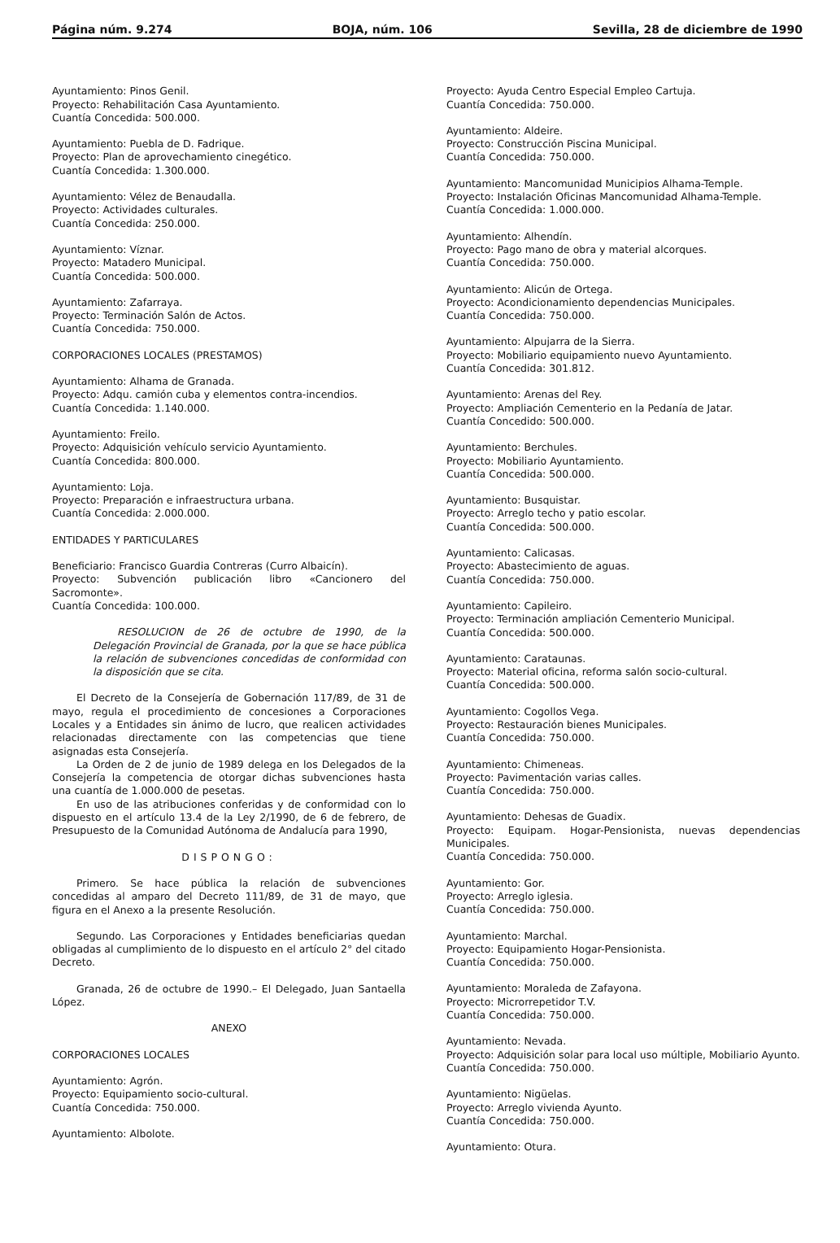Página núm. 9.274 BOJA, núm. 106 Sevilla, 28 de diciembre de 1990
Ayuntamiento: Pinos Genil.
Proyecto: Rehabilitación Casa Ayuntamiento.
Cuantía Concedida: 500.000.
Ayuntamiento: Puebla de D. Fadrique.
Proyecto: Plan de aprovechamiento cinegético.
Cuantía Concedida: 1.300.000.
Ayuntamiento: Vélez de Benaudalla.
Proyecto: Actividades culturales.
Cuantía Concedida: 250.000.
Ayuntamiento: Víznar.
Proyecto: Matadero Municipal.
Cuantía Concedida: 500.000.
Ayuntamiento: Zafarraya.
Proyecto: Terminación Salón de Actos.
Cuantía Concedida: 750.000.
CORPORACIONES LOCALES (PRESTAMOS)
Ayuntamiento: Alhama de Granada.
Proyecto: Adqu. camión cuba y elementos contra-incendios.
Cuantía Concedida: 1.140.000.
Ayuntamiento: Freilo.
Proyecto: Adquisición vehículo servicio Ayuntamiento.
Cuantía Concedida: 800.000.
Ayuntamiento: Loja.
Proyecto: Preparación e infraestructura urbana.
Cuantía Concedida: 2.000.000.
ENTIDADES Y PARTICULARES
Beneficiario: Francisco Guardia Contreras (Curro Albaicín).
Proyecto: Subvención publicación libro «Cancionero del Sacromonte».
Cuantía Concedida: 100.000.
RESOLUCION de 26 de octubre de 1990, de la Delegación Provincial de Granada, por la que se hace pública la relación de subvenciones concedidas de conformidad con la disposición que se cita.
El Decreto de la Consejería de Gobernación 117/89, de 31 de mayo, regula el procedimiento de concesiones a Corporaciones Locales y a Entidades sin ánimo de lucro, que realicen actividades relacionadas directamente con las competencias que tiene asignadas esta Consejería.
La Orden de 2 de junio de 1989 delega en los Delegados de la Consejería la competencia de otorgar dichas subvenciones hasta una cuantía de 1.000.000 de pesetas.
En uso de las atribuciones conferidas y de conformidad con lo dispuesto en el artículo 13.4 de la Ley 2/1990, de 6 de febrero, de Presupuesto de la Comunidad Autónoma de Andalucía para 1990,
DISPONGO:
Primero. Se hace pública la relación de subvenciones concedidas al amparo del Decreto 111/89, de 31 de mayo, que figura en el Anexo a la presente Resolución.
Segundo. Las Corporaciones y Entidades beneficiarias quedan obligadas al cumplimiento de lo dispuesto en el artículo 2° del citado Decreto.
Granada, 26 de octubre de 1990.– El Delegado, Juan Santaella López.
ANEXO
CORPORACIONES LOCALES
Ayuntamiento: Agrón.
Proyecto: Equipamiento socio-cultural.
Cuantía Concedida: 750.000.
Ayuntamiento: Albolote.
Proyecto: Ayuda Centro Especial Empleo Cartuja.
Cuantía Concedida: 750.000.
Ayuntamiento: Aldeire.
Proyecto: Construcción Piscina Municipal.
Cuantía Concedida: 750.000.
Ayuntamiento: Mancomunidad Municipios Alhama-Temple.
Proyecto: Instalación Oficinas Mancomunidad Alhama-Temple.
Cuantía Concedida: 1.000.000.
Ayuntamiento: Alhendín.
Proyecto: Pago mano de obra y material alcorques.
Cuantía Concedida: 750.000.
Ayuntamiento: Alicún de Ortega.
Proyecto: Acondicionamiento dependencias Municipales.
Cuantía Concedida: 750.000.
Ayuntamiento: Alpujarra de la Sierra.
Proyecto: Mobiliario equipamiento nuevo Ayuntamiento.
Cuantía Concedida: 301.812.
Ayuntamiento: Arenas del Rey.
Proyecto: Ampliación Cementerio en la Pedanía de Jatar.
Cuantía Concedido: 500.000.
Ayuntamiento: Berchules.
Proyecto: Mobiliario Ayuntamiento.
Cuantía Concedida: 500.000.
Ayuntamiento: Busquistar.
Proyecto: Arreglo techo y patio escolar.
Cuantía Concedida: 500.000.
Ayuntamiento: Calicasas.
Proyecto: Abastecimiento de aguas.
Cuantía Concedida: 750.000.
Ayuntamiento: Capileiro.
Proyecto: Terminación ampliación Cementerio Municipal.
Cuantía Concedida: 500.000.
Ayuntamiento: Carataunas.
Proyecto: Material oficina, reforma salón socio-cultural.
Cuantía Concedida: 500.000.
Ayuntamiento: Cogollos Vega.
Proyecto: Restauración bienes Municipales.
Cuantía Concedida: 750.000.
Ayuntamiento: Chimeneas.
Proyecto: Pavimentación varias calles.
Cuantía Concedida: 750.000.
Ayuntamiento: Dehesas de Guadix.
Proyecto: Equipam. Hogar-Pensionista, nuevas dependencias Municipales.
Cuantía Concedida: 750.000.
Ayuntamiento: Gor.
Proyecto: Arreglo iglesia.
Cuantía Concedida: 750.000.
Ayuntamiento: Marchal.
Proyecto: Equipamiento Hogar-Pensionista.
Cuantía Concedida: 750.000.
Ayuntamiento: Moraleda de Zafayona.
Proyecto: Microrrepetidor T.V.
Cuantía Concedida: 750.000.
Ayuntamiento: Nevada.
Proyecto: Adquisición solar para local uso múltiple, Mobiliario Ayunto.
Cuantía Concedida: 750.000.
Ayuntamiento: Nigüelas.
Proyecto: Arreglo vivienda Ayunto.
Cuantía Concedida: 750.000.
Ayuntamiento: Otura.